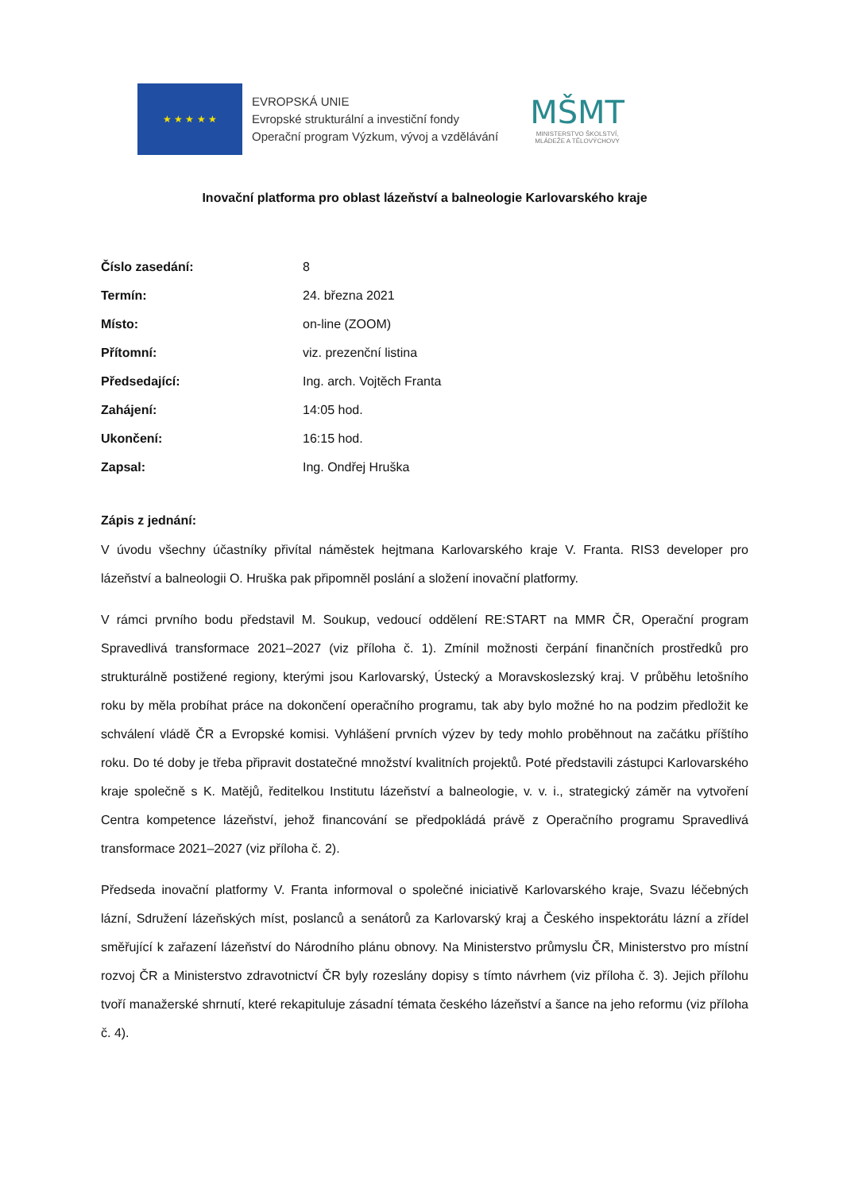★ ★ ★ ★ ★
EVROPSKÁ UNIE
Evropské strukturální a investiční fondy
Operační program Výzkum, vývoj a vzdělávání
MŠMT
MINISTERSTVO ŠKOLSTVÍ,
MLÁDEŽE A TĚLOVÝCHOVY
Inovační platforma pro oblast lázeňství a balneologie Karlovarského kraje
| Číslo zasedání: | 8 |
| Termín: | 24. března 2021 |
| Místo: | on-line (ZOOM) |
| Přítomní: | viz. prezenční listina |
| Předsedající: | Ing. arch. Vojtěch Franta |
| Zahájení: | 14:05 hod. |
| Ukončení: | 16:15 hod. |
| Zapsal: | Ing. Ondřej Hruška |
Zápis z jednání:
V úvodu všechny účastníky přivítal náměstek hejtmana Karlovarského kraje V. Franta. RIS3 developer pro lázeňství a balneologii O. Hruška pak připomněl poslání a složení inovační platformy.
V rámci prvního bodu představil M. Soukup, vedoucí oddělení RE:START na MMR ČR, Operační program Spravedlivá transformace 2021–2027 (viz příloha č. 1). Zmínil možnosti čerpání finančních prostředků pro strukturálně postižené regiony, kterými jsou Karlovarský, Ústecký a Moravskoslezský kraj. V průběhu letošního roku by měla probíhat práce na dokončení operačního programu, tak aby bylo možné ho na podzim předložit ke schválení vládě ČR a Evropské komisi. Vyhlášení prvních výzev by tedy mohlo proběhnout na začátku příštího roku. Do té doby je třeba připravit dostatečné množství kvalitních projektů. Poté představili zástupci Karlovarského kraje společně s K. Matějů, ředitelkou Institutu lázeňství a balneologie, v. v. i., strategický záměr na vytvoření Centra kompetence lázeňství, jehož financování se předpokládá právě z Operačního programu Spravedlivá transformace 2021–2027 (viz příloha č. 2).
Předseda inovační platformy V. Franta informoval o společné iniciativě Karlovarského kraje, Svazu léčebných lázní, Sdružení lázeňských míst, poslanců a senátorů za Karlovarský kraj a Českého inspektorátu lázní a zřídel směřující k zařazení lázeňství do Národního plánu obnovy. Na Ministerstvo průmyslu ČR, Ministerstvo pro místní rozvoj ČR a Ministerstvo zdravotnictví ČR byly rozeslány dopisy s tímto návrhem (viz příloha č. 3). Jejich přílohu tvoří manažerské shrnutí, které rekapituluje zásadní témata českého lázeňství a šance na jeho reformu (viz příloha č. 4).